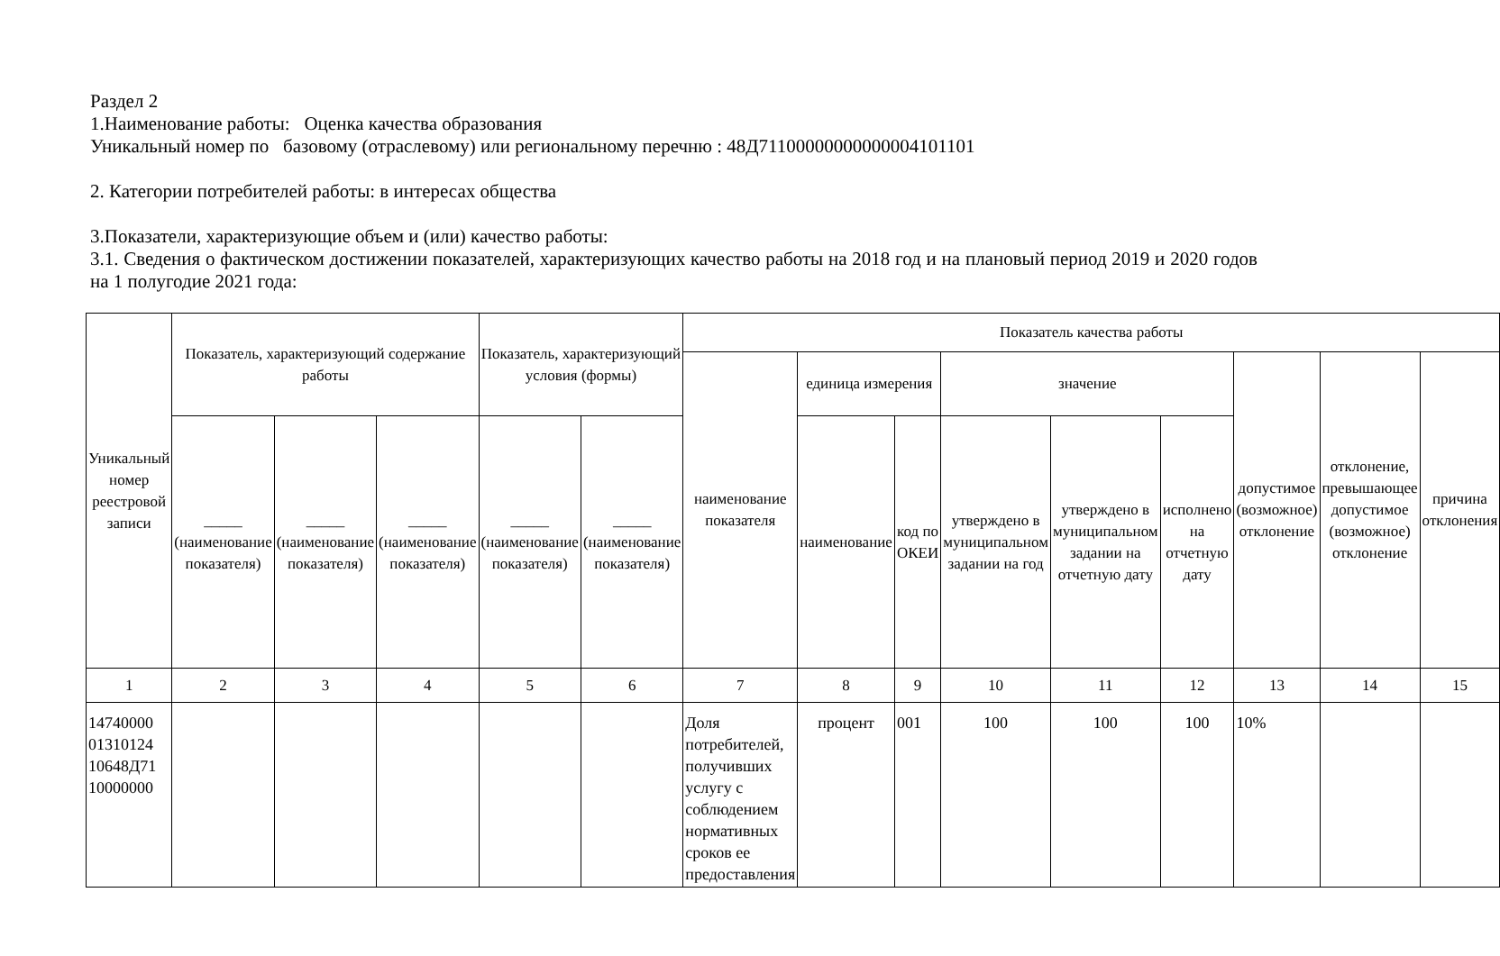Раздел 2
1.Наименование работы: Оценка качества образования
Уникальный номер по базовому (отраслевому) или региональному перечню : 48Д71100000000000004101101
2. Категории потребителей работы: в интересах общества
3.Показатели, характеризующие объем и (или) качество работы:
3.1. Сведения о фактическом достижении показателей, характеризующих качество работы на 2018 год и на плановый период 2019 и 2020 годов на 1 полугодие 2021 года:
| Уникальный номер реестровой записи | Показатель, характеризующий содержание работы | | | Показатель, характеризующий условия (формы) | | Показатель качества работы | | | | | | | | |
| --- | --- | --- | --- | --- | --- | --- | --- | --- | --- | --- | --- | --- | --- | --- |
| | | | | | | наименование показателя | единица измерения | | значение | | | допустимое (возможное) отклонение | отклонение, превышающее допустимое (возможное) отклонение | причина отклонения |
| | _____ (наименование показателя) | _____ (наименование показателя) | _____ (наименование показателя) | _____ (наименование показателя) | _____ (наименование показателя) | | наименование | код по ОКЕИ | утверждено в муниципальном задании на год | утверждено в муниципальном задании на отчетную дату | исполнено на отчетную дату | | | |
| 1 | 2 | 3 | 4 | 5 | 6 | 7 | 8 | 9 | 10 | 11 | 12 | 13 | 14 | 15 |
| 14740000 01310124 10648Д71 10000000 | | | | | | Доля потребителей, получивших услугу с соблюдением нормативных сроков ее предоставления | процент | 001 | 100 | 100 | 100 | 10% | | |